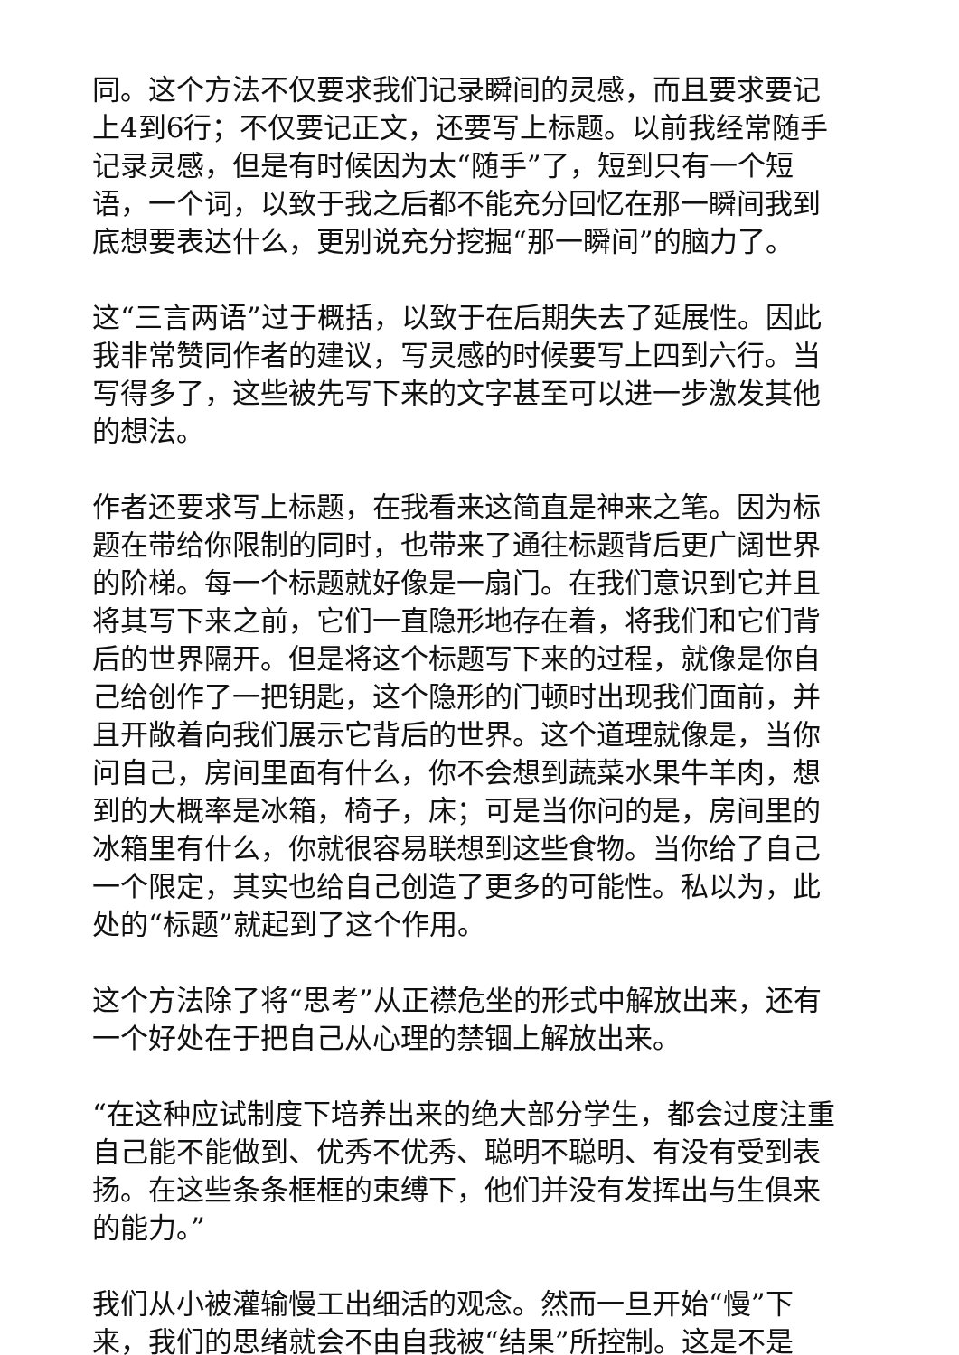同。这个方法不仅要求我们记录瞬间的灵感，而且要求要记上4到6行；不仅要记正文，还要写上标题。以前我经常随手记录灵感，但是有时候因为太“随手”了，短到只有一个短语，一个词，以致于我之后都不能充分回忆在那一瞬间我到底想要表达什么，更别说充分挖掘“那一瞬间”的脑力了。
这“三言两语”过于概括，以致于在后期失去了延展性。因此我非常赞同作者的建议，写灵感的时候要写上四到六行。当写得多了，这些被先写下来的文字甚至可以进一步激发其他的想法。
作者还要求写上标题，在我看来这简直是神来之笔。因为标题在带给你限制的同时，也带来了通往标题背后更广阔世界的阶梯。每一个标题就好像是一扇门。在我们意识到它并且将其写下来之前，它们一直隐形地存在着，将我们和它们背后的世界隔开。但是将这个标题写下来的过程，就像是你自己给创作了一把钥匙，这个隐形的门顿时出现我们面前，并且开敞着向我们展示它背后的世界。这个道理就像是，当你问自己，房间里面有什么，你不会想到蔬菜水果牛羊肉，想到的大概率是冰箱，椅子，床；可是当你问的是，房间里的冰箱里有什么，你就很容易联想到这些食物。当你给了自己一个限定，其实也给自己创造了更多的可能性。私以为，此处的“标题”就起到了这个作用。
这个方法除了将“思考”从正襟危坐的形式中解放出来，还有一个好处在于把自己从心理的禁锢上解放出来。
“在这种应试制度下培养出来的绝大部分学生，都会过度注重自己能不能做到、优秀不优秀、聪明不聪明、有没有受到表扬。在这些条条框框的束缚下，他们并没有发挥出与生俱来的能力。”
我们从小被灌输慢工出细活的观念。然而一旦开始“慢”下来，我们的思绪就会不由自我被“结果”所控制。这是不是